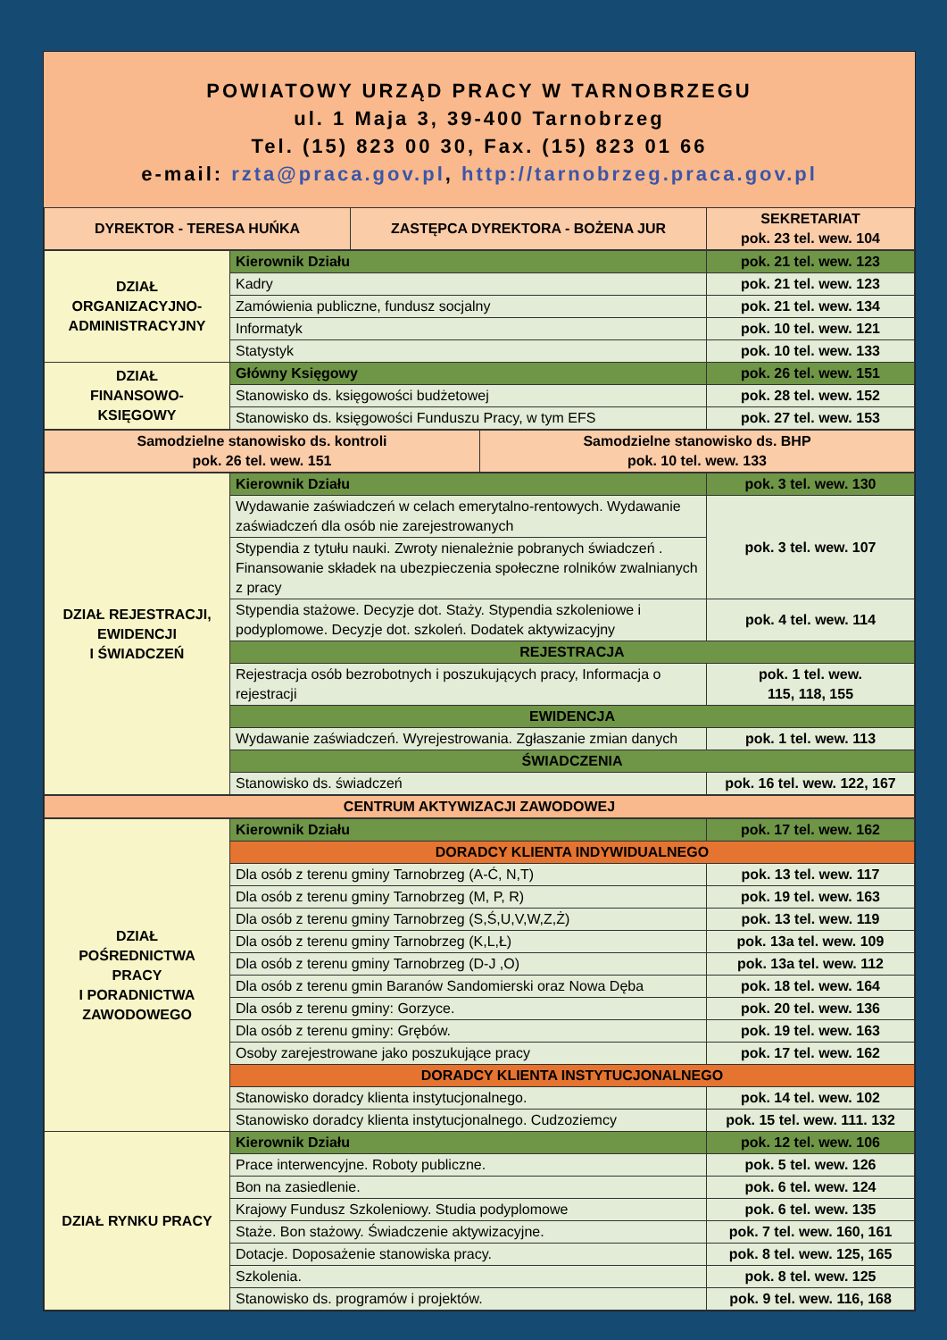POWIATOWY URZĄD PRACY W TARNOBRZEGU
ul. 1 Maja 3, 39-400 Tarnobrzeg
Tel. (15) 823 00 30, Fax. (15) 823 01 66
e-mail: rzta@praca.gov.pl, http://tarnobrzeg.praca.gov.pl
| DYREKTOR - TERESA HUŃKA | ZASTĘPCA DYREKTORA - BOŻENA JUR | SEKRETARIAT pok. 23 tel. wew. 104 |
| DZIAŁ ORGANIZACYJNO- ADMINISTRACYJNY | Kierownik Działu | pok. 21 tel. wew. 123 |
| | Kadry | pok. 21 tel. wew. 123 |
| | Zamówienia publiczne, fundusz socjalny | pok. 21 tel. wew. 134 |
| | Informatyk | pok. 10 tel. wew. 121 |
| | Statystyk | pok. 10 tel. wew. 133 |
| DZIAŁ FINANSOWO- KSIĘGOWY | Główny Księgowy | pok. 26 tel. wew. 151 |
| | Stanowisko ds. księgowości budżetowej | pok. 28 tel. wew. 152 |
| | Stanowisko ds. księgowości Funduszu Pracy, w tym EFS | pok. 27 tel. wew. 153 |
| Samodzielne stanowisko ds. kontroli pok. 26 tel. wew. 151 | Samodzielne stanowisko ds. BHP pok. 10 tel. wew. 133 |
| DZIAŁ REJESTRACJI, EWIDENCJI I ŚWIADCZEŃ | Kierownik Działu | pok. 3 tel. wew. 130 |
| | Wydawanie zaświadczeń w celach emerytalno-rentowych. Wydawanie zaświadczeń dla osób nie zarejestrowanych | pok. 3 tel. wew. 107 |
| | Stypendia z tytułu nauki. Zwroty nienależnie pobranych świadczeń . Finansowanie składek na ubezpieczenia społeczne rolników zwalnianych z pracy | |
| | Stypendia stażowe. Decyzje dot. Staży. Stypendia szkoleniowe i podyplomowe. Decyzje dot. szkoleń. Dodatek aktywizacyjny | pok. 4 tel. wew. 114 |
| | REJESTRACJA | |
| | Rejestracja osób bezrobotnych i poszukujących pracy, Informacja o rejestracji | pok. 1 tel. wew. 115, 118, 155 |
| | EWIDENCJA | |
| | Wydawanie zaświadczeń. Wyrejestrowania. Zgłaszanie zmian danych | pok. 1 tel. wew. 113 |
| | ŚWIADCZENIA | |
| | Stanowisko ds. świadczeń | pok. 16 tel. wew. 122, 167 |
| CENTRUM AKTYWIZACJI ZAWODOWEJ |
| DZIAŁ POŚREDNICTWA PRACY I PORADNICTWA ZAWODOWEGO | Kierownik Działu | pok. 17 tel. wew. 162 |
| | DORADCY KLIENTA INDYWIDUALNEGO | |
| | Dla osób z terenu gminy Tarnobrzeg (A-Ć, N,T) | pok. 13 tel. wew. 117 |
| | Dla osób z terenu gminy Tarnobrzeg (M, P, R) | pok. 19 tel. wew. 163 |
| | Dla osób z terenu gminy Tarnobrzeg (S,Ś,U,V,W,Z,Ż) | pok. 13 tel. wew. 119 |
| | Dla osób z terenu gminy Tarnobrzeg (K,L,Ł) | pok. 13a tel. wew. 109 |
| | Dla osób z terenu gminy Tarnobrzeg (D-J ,O) | pok. 13a tel. wew. 112 |
| | Dla osób z terenu gmin Baranów Sandomierski oraz Nowa Dęba | pok. 18 tel. wew. 164 |
| | Dla osób z terenu gminy: Gorzyce. | pok. 20 tel. wew. 136 |
| | Dla osób z terenu gminy: Grębów. | pok. 19 tel. wew. 163 |
| | Osoby zarejestrowane jako poszukujące pracy | pok. 17 tel. wew. 162 |
| | DORADCY KLIENTA INSTYTUCJONALNEGO | |
| | Stanowisko doradcy klienta instytucjonalnego. | pok. 14 tel. wew. 102 |
| | Stanowisko doradcy klienta instytucjonalnego. Cudzoziemcy | pok. 15 tel. wew. 111. 132 |
| DZIAŁ RYNKU PRACY | Kierownik Działu | pok. 12 tel. wew. 106 |
| | Prace interwencyjne. Roboty publiczne. | pok. 5 tel. wew. 126 |
| | Bon na zasiedlenie. | pok. 6 tel. wew. 124 |
| | Krajowy Fundusz Szkoleniowy. Studia podyplomowe | pok. 6 tel. wew. 135 |
| | Staże. Bon stażowy. Świadczenie aktywizacyjne. | pok. 7 tel. wew. 160, 161 |
| | Dotacje. Doposażenie stanowiska pracy. | pok. 8 tel. wew. 125, 165 |
| | Szkolenia. | pok. 8 tel. wew. 125 |
| | Stanowisko ds. programów i projektów. | pok. 9 tel. wew. 116, 168 |